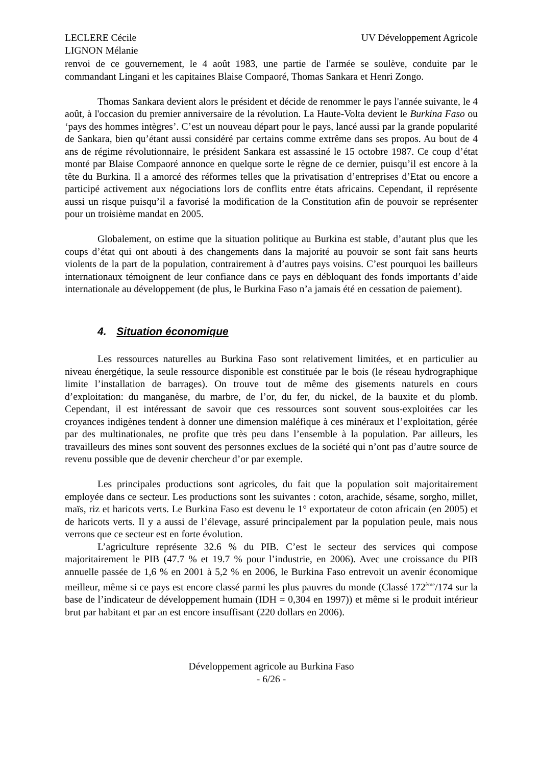LECLERE Cécile
LIGNON Mélanie
UV Développement Agricole
renvoi de ce gouvernement, le 4 août 1983, une partie de l'armée se soulève, conduite par le commandant Lingani et les capitaines Blaise Compaoré, Thomas Sankara et Henri Zongo.
Thomas Sankara devient alors le président et décide de renommer le pays l'année suivante, le 4 août, à l'occasion du premier anniversaire de la révolution. La Haute-Volta devient le Burkina Faso ou ‘pays des hommes intègres’. C’est un nouveau départ pour le pays, lancé aussi par la grande popularité de Sankara, bien qu’étant aussi considéré par certains comme extrême dans ses propos. Au bout de 4 ans de régime révolutionnaire, le président Sankara est assassiné le 15 octobre 1987. Ce coup d’état monté par Blaise Compaoré annonce en quelque sorte le règne de ce dernier, puisqu’il est encore à la tête du Burkina. Il a amorcé des réformes telles que la privatisation d’entreprises d’Etat ou encore a participé activement aux négociations lors de conflits entre états africains. Cependant, il représente aussi un risque puisqu’il a favorisé la modification de la Constitution afin de pouvoir se représenter pour un troisième mandat en 2005.
Globalement, on estime que la situation politique au Burkina est stable, d’autant plus que les coups d’état qui ont abouti à des changements dans la majorité au pouvoir se sont fait sans heurts violents de la part de la population, contrairement à d’autres pays voisins. C’est pourquoi les bailleurs internationaux témoignent de leur confiance dans ce pays en débloquant des fonds importants d’aide internationale au développement (de plus, le Burkina Faso n’a jamais été en cessation de paiement).
4. Situation économique
Les ressources naturelles au Burkina Faso sont relativement limitées, et en particulier au niveau énergétique, la seule ressource disponible est constituée par le bois (le réseau hydrographique limite l’installation de barrages). On trouve tout de même des gisements naturels en cours d’exploitation: du manganèse, du marbre, de l’or, du fer, du nickel, de la bauxite et du plomb. Cependant, il est intéressant de savoir que ces ressources sont souvent sous-exploitées car les croyances indigènes tendent à donner une dimension maléfique à ces minéraux et l’exploitation, gérée par des multinationales, ne profite que très peu dans l’ensemble à la population. Par ailleurs, les travailleurs des mines sont souvent des personnes exclues de la société qui n’ont pas d’autre source de revenu possible que de devenir chercheur d’or par exemple.
Les principales productions sont agricoles, du fait que la population soit majoritairement employée dans ce secteur. Les productions sont les suivantes : coton, arachide, sésame, sorgho, millet, maïs, riz et haricots verts. Le Burkina Faso est devenu le 1° exportateur de coton africain (en 2005) et de haricots verts. Il y a aussi de l’élevage, assuré principalement par la population peule, mais nous verrons que ce secteur est en forte évolution.
L’agriculture représente 32.6 % du PIB. C’est le secteur des services qui compose majoritairement le PIB (47.7 % et 19.7 % pour l’industrie, en 2006). Avec une croissance du PIB annuelle passée de 1,6 % en 2001 à 5,2 % en 2006, le Burkina Faso entrevoit un avenir économique meilleur, même si ce pays est encore classé parmi les plus pauvres du monde (Classé 172<sup>ème</sup>/174 sur la base de l’indicateur de développement humain (IDH = 0,304 en 1997)) et même si le produit intérieur brut par habitant et par an est encore insuffisant (220 dollars en 2006).
Développement agricole au Burkina Faso
- 6/26 -